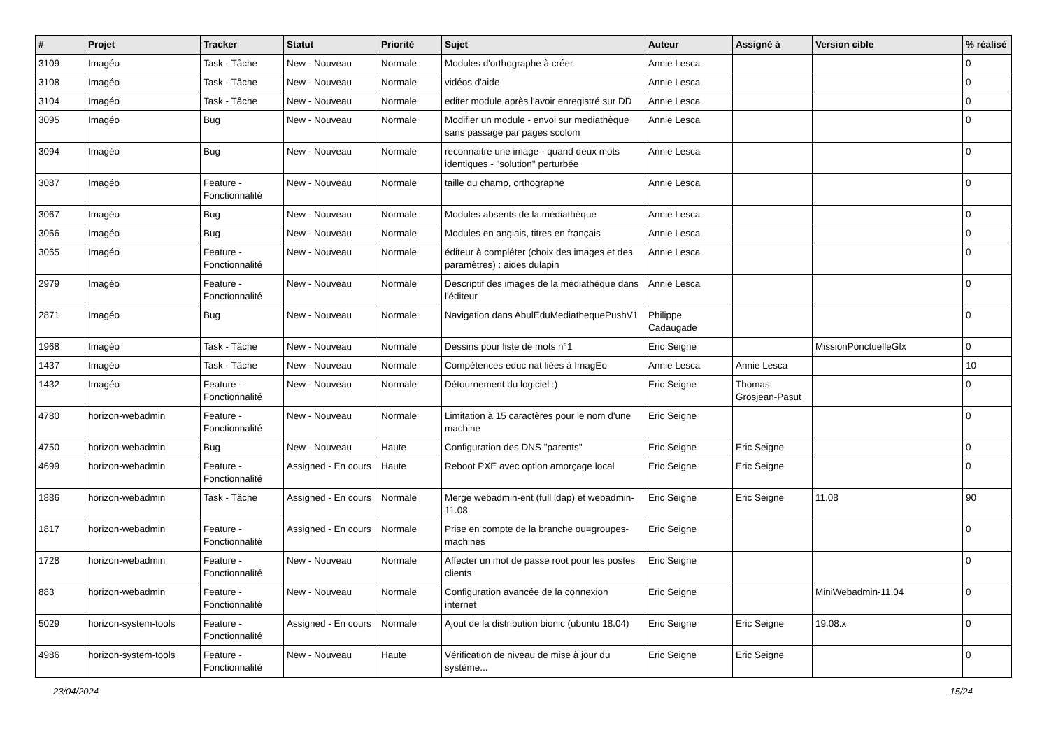| # | Projet | Tracker | Statut | Priorité | Sujet | Auteur | Assigné à | Version cible | % réalisé |
| --- | --- | --- | --- | --- | --- | --- | --- | --- | --- |
| 3109 | Imagéo | Task - Tâche | New - Nouveau | Normale | Modules d'orthographe à créer | Annie Lesca | | | 0 |
| 3108 | Imagéo | Task - Tâche | New - Nouveau | Normale | vidéos d'aide | Annie Lesca | | | 0 |
| 3104 | Imagéo | Task - Tâche | New - Nouveau | Normale | editer module après l'avoir enregistré sur DD | Annie Lesca | | | 0 |
| 3095 | Imagéo | Bug | New - Nouveau | Normale | Modifier un module - envoi sur mediathèque sans passage par pages scolom | Annie Lesca | | | 0 |
| 3094 | Imagéo | Bug | New - Nouveau | Normale | reconnaitre une image - quand deux mots identiques - "solution" perturbée | Annie Lesca | | | 0 |
| 3087 | Imagéo | Feature - Fonctionnalité | New - Nouveau | Normale | taille du champ, orthographe | Annie Lesca | | | 0 |
| 3067 | Imagéo | Bug | New - Nouveau | Normale | Modules absents de la médiathèque | Annie Lesca | | | 0 |
| 3066 | Imagéo | Bug | New - Nouveau | Normale | Modules en anglais, titres en français | Annie Lesca | | | 0 |
| 3065 | Imagéo | Feature - Fonctionnalité | New - Nouveau | Normale | éditeur à compléter (choix des images et des paramètres) : aides dulapin | Annie Lesca | | | 0 |
| 2979 | Imagéo | Feature - Fonctionnalité | New - Nouveau | Normale | Descriptif des images de la médiathèque dans l'éditeur | Annie Lesca | | | 0 |
| 2871 | Imagéo | Bug | New - Nouveau | Normale | Navigation dans AbulEduMediathequePushV1 | Philippe Cadaugade | | | 0 |
| 1968 | Imagéo | Task - Tâche | New - Nouveau | Normale | Dessins pour liste de mots n°1 | Eric Seigne | | MissionPonctuelleGfx | 0 |
| 1437 | Imagéo | Task - Tâche | New - Nouveau | Normale | Compétences educ nat liées à ImagEo | Annie Lesca | Annie Lesca | | 10 |
| 1432 | Imagéo | Feature - Fonctionnalité | New - Nouveau | Normale | Détournement du logiciel :) | Eric Seigne | Thomas Grosjean-Pasut | | 0 |
| 4780 | horizon-webadmin | Feature - Fonctionnalité | New - Nouveau | Normale | Limitation à 15 caractères pour le nom d'une machine | Eric Seigne | | | 0 |
| 4750 | horizon-webadmin | Bug | New - Nouveau | Haute | Configuration des DNS "parents" | Eric Seigne | Eric Seigne | | 0 |
| 4699 | horizon-webadmin | Feature - Fonctionnalité | Assigned - En cours | Haute | Reboot PXE avec option amorçage local | Eric Seigne | Eric Seigne | | 0 |
| 1886 | horizon-webadmin | Task - Tâche | Assigned - En cours | Normale | Merge webadmin-ent (full ldap) et webadmin-11.08 | Eric Seigne | Eric Seigne | 11.08 | 90 |
| 1817 | horizon-webadmin | Feature - Fonctionnalité | Assigned - En cours | Normale | Prise en compte de la branche ou=groupes-machines | Eric Seigne | | | 0 |
| 1728 | horizon-webadmin | Feature - Fonctionnalité | New - Nouveau | Normale | Affecter un mot de passe root pour les postes clients | Eric Seigne | | | 0 |
| 883 | horizon-webadmin | Feature - Fonctionnalité | New - Nouveau | Normale | Configuration avancée de la connexion internet | Eric Seigne | | MiniWebadmin-11.04 | 0 |
| 5029 | horizon-system-tools | Feature - Fonctionnalité | Assigned - En cours | Normale | Ajout de la distribution bionic (ubuntu 18.04) | Eric Seigne | Eric Seigne | 19.08.x | 0 |
| 4986 | horizon-system-tools | Feature - Fonctionnalité | New - Nouveau | Haute | Vérification de niveau de mise à jour du système... | Eric Seigne | Eric Seigne | | 0 |
23/04/2024 15/24